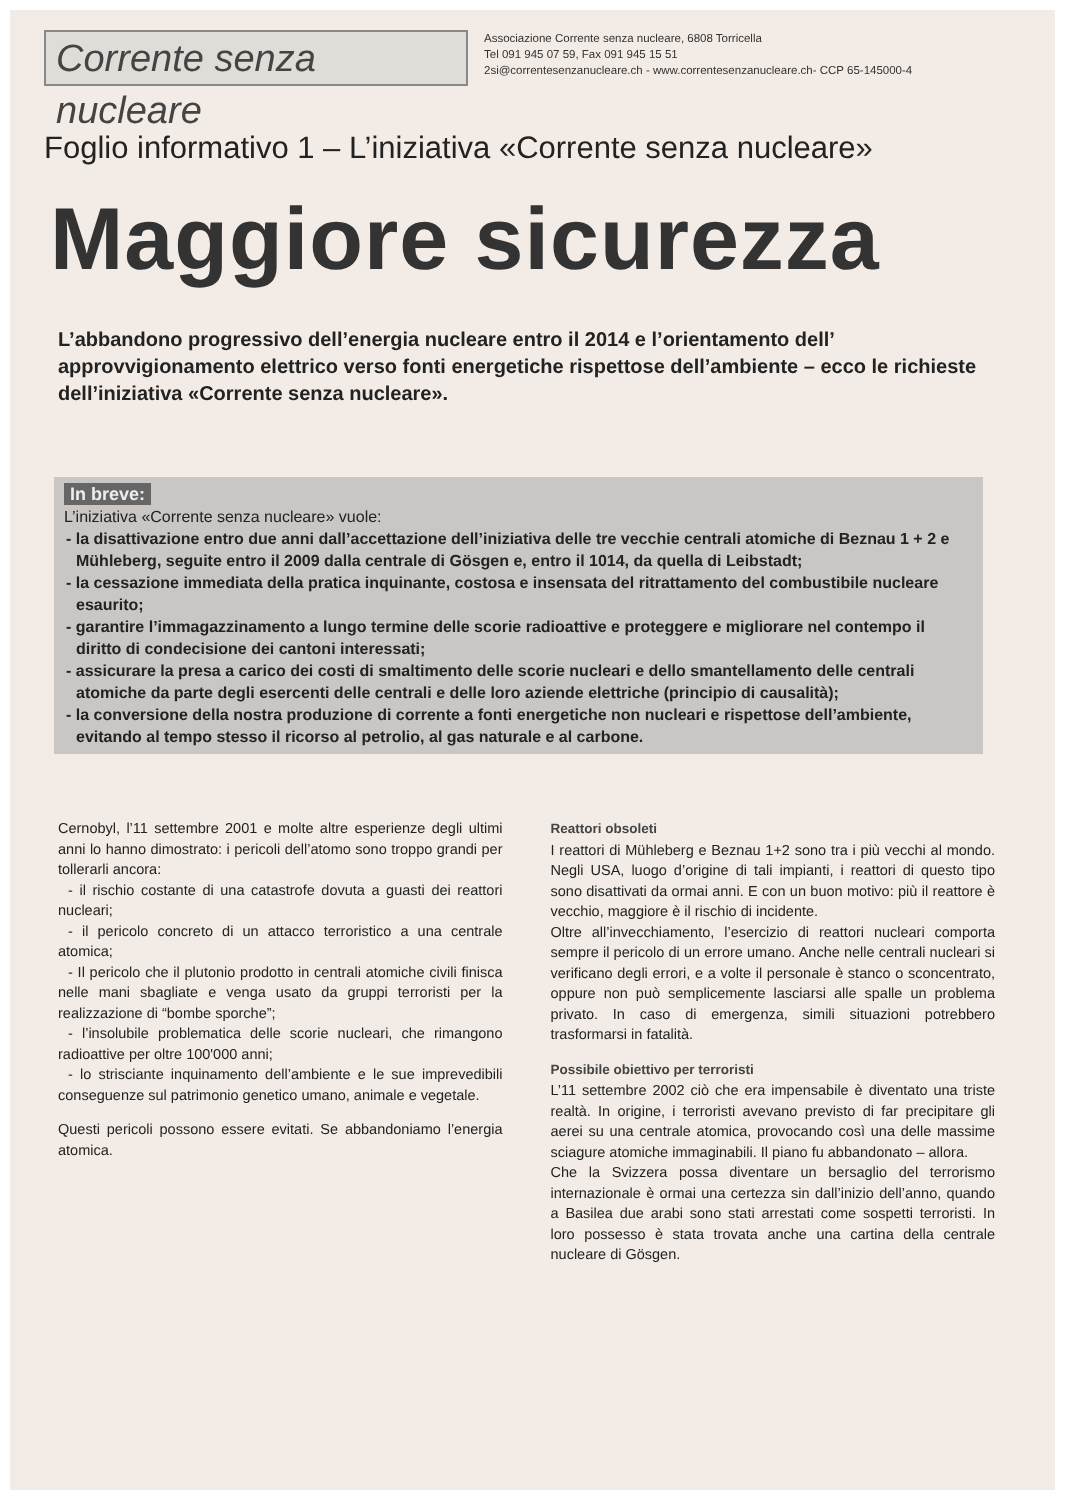Corrente senza nucleare
Associazione Corrente senza nucleare, 6808 Torricella
Tel 091 945 07 59, Fax 091 945 15 51
2si@correntesenzanucleare.ch - www.correntesenzanucleare.ch- CCP 65-145000-4
Foglio informativo 1 – L’iniziativa «Corrente senza nucleare»
Maggiore sicurezza
L’abbandono progressivo dell’energia nucleare entro il 2014 e l’orientamento dell’ approvvigionamento elettrico verso fonti energetiche rispettose dell’ambiente – ecco le richieste dell’iniziativa «Corrente senza nucleare».
In breve:
L’iniziativa «Corrente senza nucleare» vuole:
- la disattivazione entro due anni dall’accettazione dell’iniziativa delle tre vecchie centrali atomiche di Beznau 1 + 2 e Mühleberg, seguite entro il 2009 dalla centrale di Gösgen e, entro il 1014, da quella di Leibstadt;
- la cessazione immediata della pratica inquinante, costosa e insensata del ritrattamento del combustibile nucleare esaurito;
- garantire l’immagazzinamento a lungo termine delle scorie radioattive e proteggere e migliorare nel contempo il diritto di condecisione dei cantoni interessati;
- assicurare la presa a carico dei costi di smaltimento delle scorie nucleari e dello smantellamento delle centrali atomiche da parte degli esercenti delle centrali e delle loro aziende elettriche (principio di causalità);
- la conversione della nostra produzione di corrente a fonti energetiche non nucleari e rispettose dell’ambiente, evitando al tempo stesso il ricorso al petrolio, al gas naturale e al carbone.
Cernobyl, l’11 settembre 2001 e molte altre esperienze degli ultimi anni lo hanno dimostrato: i pericoli dell’atomo sono troppo grandi per tollerarli ancora:
- il rischio costante di una catastrofe dovuta a guasti dei reattori nucleari;
- il pericolo concreto di un attacco terroristico a una centrale atomica;
- Il pericolo che il plutonio prodotto in centrali atomiche civili finisca nelle mani sbagliate e venga usato da gruppi terroristi per la realizzazione di “bombe sporche”;
- l’insolubile problematica delle scorie nucleari, che rimangono radioattive per oltre 100'000 anni;
- lo strisciante inquinamento dell’ambiente e le sue imprevedibili conseguenze sul patrimonio genetico umano, animale e vegetale.
Questi pericoli possono essere evitati. Se abbandoniamo l’energia atomica.
Reattori obsoleti
I reattori di Mühleberg e Beznau 1+2 sono tra i più vecchi al mondo. Negli USA, luogo d’origine di tali impianti, i reattori di questo tipo sono disattivati da ormai anni. E con un buon motivo: più il reattore è vecchio, maggiore è il rischio di incidente.
Oltre all’invecchiamento, l’esercizio di reattori nucleari comporta sempre il pericolo di un errore umano. Anche nelle centrali nucleari si verificano degli errori, e a volte il personale è stanco o sconcentrato, oppure non può semplicemente lasciarsi alle spalle un problema privato. In caso di emergenza, simili situazioni potrebbero trasformarsi in fatalità.
Possibile obiettivo per terroristi
L’11 settembre 2002 ciò che era impensabile è diventato una triste realtà. In origine, i terroristi avevano previsto di far precipitare gli aerei su una centrale atomica, provocando così una delle massime sciagure atomiche immaginabili. Il piano fu abbandonato – allora.
Che la Svizzera possa diventare un bersaglio del terrorismo internazionale è ormai una certezza sin dall’inizio dell’anno, quando a Basilea due arabi sono stati arrestati come sospetti terroristi. In loro possesso è stata trovata anche una cartina della centrale nucleare di Gösgen.